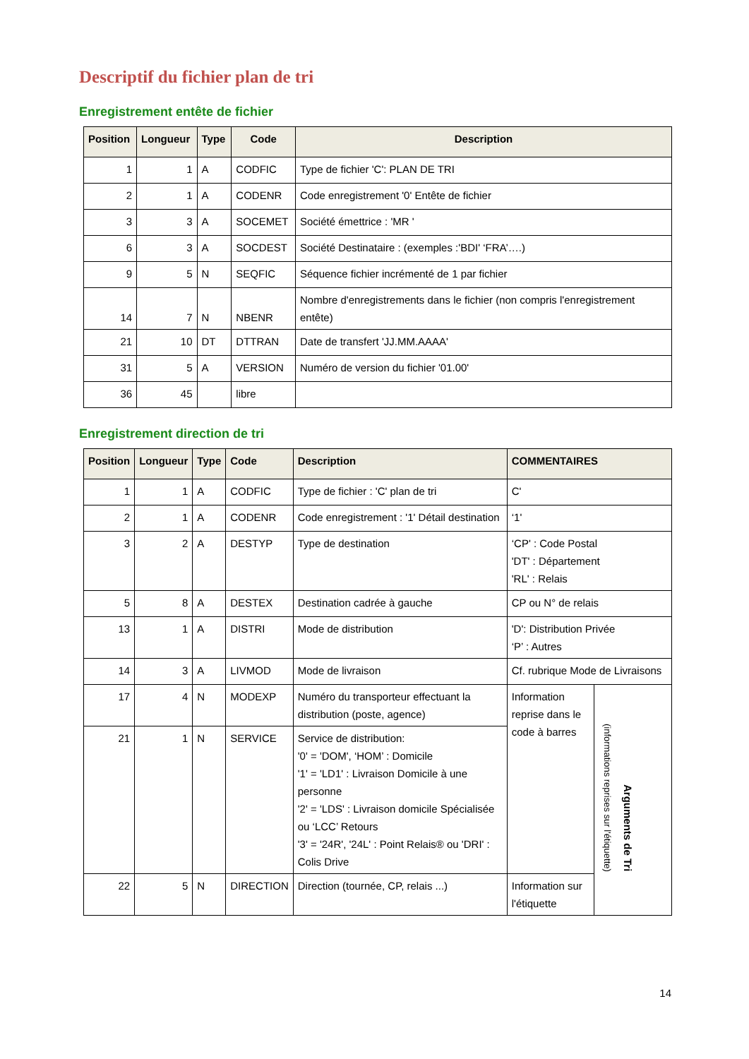Descriptif du fichier plan de tri
Enregistrement entête de fichier
| Position | Longueur | Type | Code | Description |
| --- | --- | --- | --- | --- |
| 1 | 1 | A | CODFIC | Type de fichier 'C': PLAN DE TRI |
| 2 | 1 | A | CODENR | Code enregistrement '0' Entête de fichier |
| 3 | 3 | A | SOCEMET | Société émettrice : 'MR ' |
| 6 | 3 | A | SOCDEST | Société Destinataire : (exemples :'BDI' ‘FRA’….) |
| 9 | 5 | N | SEQFIC | Séquence fichier incrémenté de 1 par fichier |
| 14 | 7 | N | NBENR | Nombre d'enregistrements dans le fichier (non compris l'enregistrement entête) |
| 21 | 10 | DT | DTTRAN | Date de transfert 'JJ.MM.AAAA' |
| 31 | 5 | A | VERSION | Numéro de version du fichier '01.00' |
| 36 | 45 | | libre | |
Enregistrement direction de tri
| Position | Longueur | Type | Code | Description | COMMENTAIRES | |
| --- | --- | --- | --- | --- | --- | --- |
| 1 | 1 | A | CODFIC | Type de fichier : 'C' plan de tri | C' | |
| 2 | 1 | A | CODENR | Code enregistrement : '1' Détail destination | ‘1' | |
| 3 | 2 | A | DESTYP | Type de destination | ‘CP' : Code Postal 'DT' : Département 'RL' : Relais | |
| 5 | 8 | A | DESTEX | Destination cadrée à gauche | CP ou N° de relais | |
| 13 | 1 | A | DISTRI | Mode de distribution | 'D': Distribution Privée ‘P’ : Autres | |
| 14 | 3 | A | LIVMOD | Mode de livraison | Cf. rubrique Mode de Livraisons | |
| 17 | 4 | N | MODEXP | Numéro du transporteur effectuant la distribution (poste, agence) | Information reprise dans le code à barres | (informations reprises sur l'étiquette) Arguments de Tri |
| 21 | 1 | N | SERVICE | Service de distribution: '0' = 'DOM', ‘HOM’ : Domicile '1' = 'LD1' : Livraison Domicile à une personne '2' = 'LDS' : Livraison domicile Spécialisée ou ‘LCC’ Retours '3' = '24R', '24L' : Point Relais® ou 'DRI' : Colis Drive | | |
| 22 | 5 | N | DIRECTION | Direction (tournée, CP, relais ...) | Information sur l'étiquette | |
14